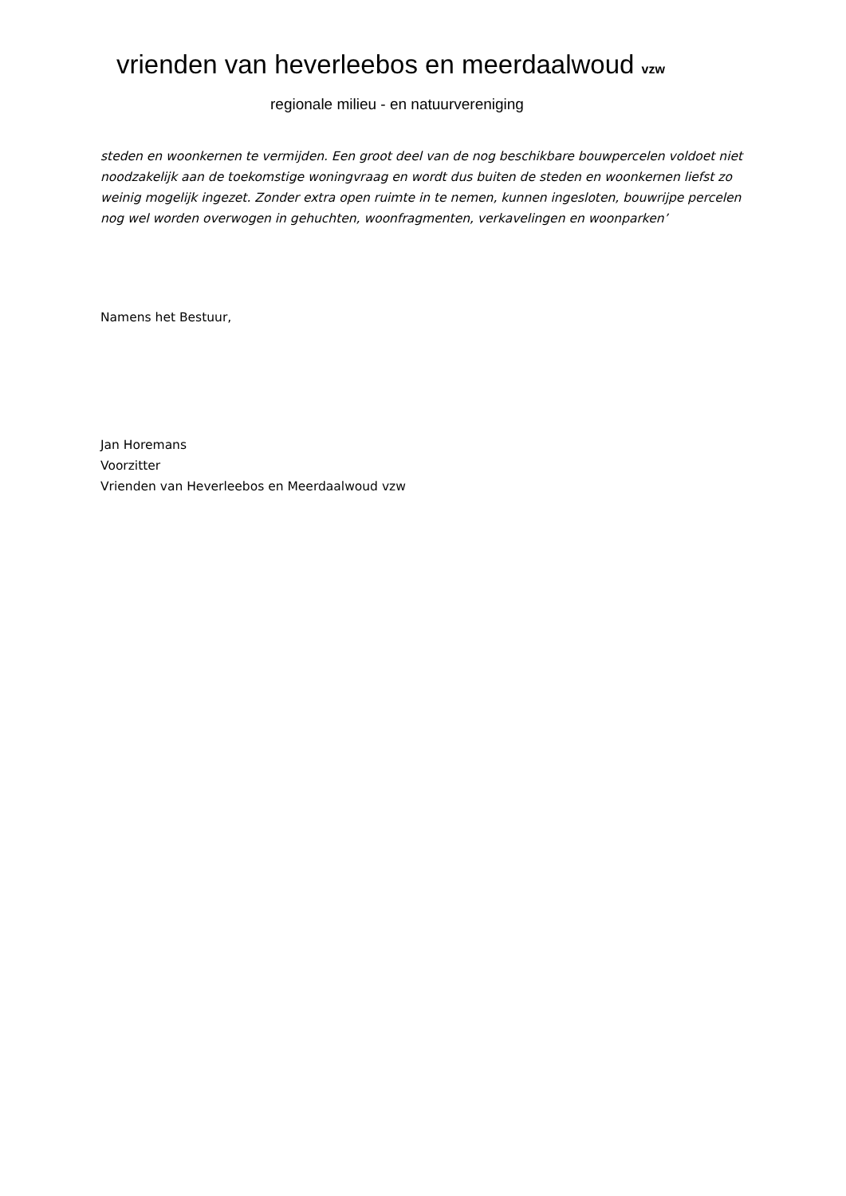vrienden van heverleebos en meerdaalwoud vzw
regionale milieu - en natuurvereniging
steden en woonkernen te vermijden. Een groot deel van de nog beschikbare bouwpercelen voldoet niet noodzakelijk aan de toekomstige woningvraag en wordt dus buiten de steden en woonkernen liefst zo weinig mogelijk ingezet. Zonder extra open ruimte in te nemen, kunnen ingesloten, bouwrijpe percelen nog wel worden overwogen in gehuchten, woonfragmenten, verkavelingen en woonparken’
Namens het Bestuur,
Jan Horemans
Voorzitter
Vrienden van Heverleebos en Meerdaalwoud vzw